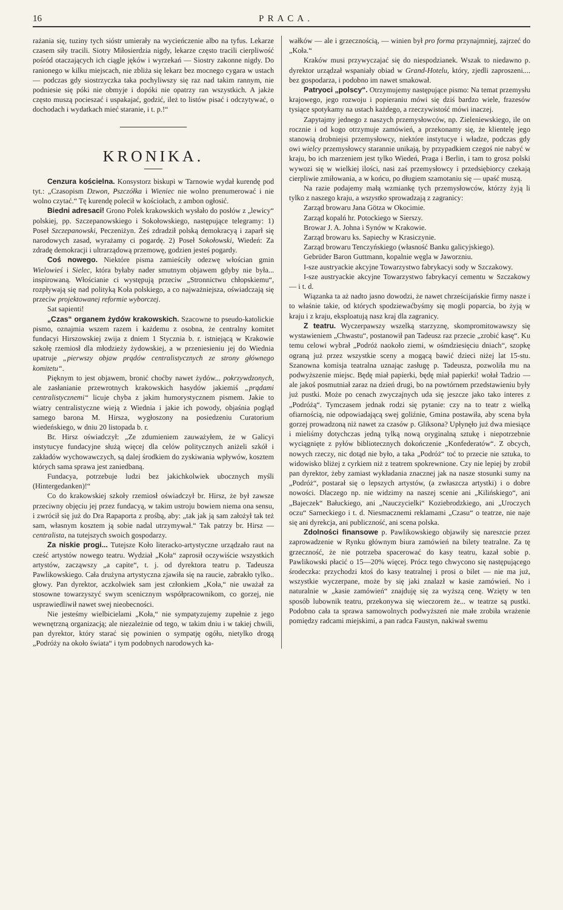16 PRACA.
rażania się, tuziny tych sióstr umierały na wycieńczenie albo na tyfus. Lekarze czasem siły tracili. Siotry Miłosierdzia nigdy, lekarze często tracili cierpliwość pośród otaczających ich ciągle jęków i wyrzekań — Siostry zakonne nigdy. Do ranionego w kilku miejscach, nie zbliża się lekarz bez mocnego cygara w ustach — podczas gdy siostrzyczka taka pochyliwszy się raz nad takim rannym, nie podniesie się póki nie obmyje i dopóki nie opatrzy ran wszystkich. A jakże często muszą pocieszać i uspakajać, godzić, ileż to listów pisać i odczytywać, o dochodach i wydatkach mieć staranie, i t. p.!“
KRONIKA.
Cenzura kościelna. Konsystorz biskupi w Tarnowie wydał kurendę pod tyt.: „Czasopism Dzwon, Pszczółka i Wieniec nie wolno prenumerować i nie wolno czytać.“ Tę kurendę polecił w kościołach, z ambon ogłosić.
Biedni adresaci! Grono Polek krakowskich wysłało do posłów z „lewicy“ polskiej, pp. Szczepanowskiego i Sokołowskiego, następujące telegramy: 1) Poseł Szczepanowski, Peczeniżyn. Żeś zdradził polską demokracyą i zaparł się narodowych zasad, wyrażamy ci pogardę. 2) Poseł Sokołowski, Wiedeń: Za zdradę demokracji i ultrarządową przemowę, godzien jesteś pogardy.
Coś nowego. Niektóre pisma zamieściły odezwę włościan gmin Wielowieś i Sielec, która byłaby nader smutnym objawem gdyby nie była... inspirowaną. Włościanie ci występują przeciw „Stronnictwu chłopskiemu“, rozpływają się nad polityką Koła polskiego, a co najważniejsza, oświadczają się przeciw projektowanej reformie wyborczej.
Sat sapienti!
„Czas“ organem żydów krakowskich. Szacowne to pseudo-katolickie pismo, oznajmia wszem razem i każdemu z osobna, że centralny komitet fundacyi Hirszowskiej zwija z dniem 1 Stycznia b. r. istniejącą w Krakowie szkołę rzemiosł dla młodzieży żydowskiej, a w przeniesieniu jej do Wiednia upatruje „pierwszy objaw prądów centralistycznych ze strony głównego komitetu“.
Pięknym to jest objawem, bronić choćby nawet żydów... pokrzywdzonych, ale zasłanianie przewrotnych krakowskich hasydów jakiemiś „prądami centralistycznemi“ licuje chyba z jakim humorystycznem pismem. Jakie to wiatry centralistyczne wieją z Wiednia i jakie ich powody, objaśnia pogląd samego barona M. Hirsza, wygłoszony na posiedzeniu Curatorium wiedeńskiego, w dniu 20 listopada b. r.
Br. Hirsz oświadczył: „Ze zdumieniem zauważyłem, że w Galicyi instytucye fundacyjne służą więcej dla celów politycznych aniżeli szkół i zakładów wychowawczych, są dalej środkiem do zyskiwania wpływów, kosztem których sama sprawa jest zaniedbaną.
Fundacya, potrzebuje ludzi bez jakichkolwiek ubocznych myśli (Hintergedanken)!“
Co do krakowskiej szkoły rzemiosł oświadczył br. Hirsz, że był zawsze przeciwny objęciu jej przez fundacyą, w takim ustroju bowiem niema ona sensu, i zwrócił się już do Dra Rapaporta z prośbą, aby: „tak jak ją sam założył tak też sam, własnym kosztem ją sobie nadal utrzymywał.“ Tak patrzy br. Hirsz — centralista, na tutejszych swoich gospodarzy.
Za niskie progi... Tutejsze Koło literacko-artystyczne urządzało raut na cześć artystów nowego teatru. Wydział „Koła“ zaprosił oczywiście wszystkich artystów, zacząwszy „a capite“, t. j. od dyrektora teatru p. Tadeusza Pawlikowskiego. Cała drużyna artystyczna zjawiła się na raucie, zabrakło tylko.. głowy. Pan dyrektor, aczkolwiek sam jest członkiem „Koła,“ nie uważał za stosowne towarzyszyć swym scenicznym współpracownikom, co gorzej, nie usprawiedliwił nawet swej nieobecności.
Nie jesteśmy wielbicielami „Koła,“ nie sympatyzujemy zupełnie z jego wewnętrzną organizacją; ale niezależnie od tego, w takim dniu i w takiej chwili, pan dyrektor, który starać się powinien o sympatję ogółu, nietylko drogą „Podróży na około świata“ i tym podobnych narodowych ka-
wałków — ale i grzecznością, — winien był pro forma przynajmniej, zajrzeć do „Koła.“
Kraków musi przywyczajać się do niespodzianek. Wszak to niedawno p. dyrektor urządzał wspaniały obiad w Grand-Hotelu, który, zjedli zaproszeni.... bez gospodarza, i podobno im nawet smakował.
Patryoci „polscy“. Otrzymujemy następujące pismo: Na temat przemysłu krajowego, jego rozwoju i popieraniu mówi się dziś bardzo wiele, frazesów tysiące spotykamy na ustach każdego, a rzeczywistość mówi inaczej.
Zapytajmy jednego z naszych przemysłowców, np. Zieleniewskiego, ile on rocznie i od kogo otrzymuje zamówień, a przekonamy się, że klientelę jego stanowią drobniejsi przemysłowcy, niektóre instytucye i władze, podczas gdy owi wielcy przemysłowcy starannie unikają, by przypadkiem czegoś nie nabyć w kraju, bo ich marzeniem jest tylko Wiedeń, Praga i Berlin, i tam to grosz polski wywozi się w wielkiej ilości, nasi zaś przemysłowcy i przedsiębiorcy czekają cierpliwie zmiłowania, a w końcu, po długiem szamotaniu się — upaść muszą.
Na razie podajemy małą wzmiankę tych przemysłowców, którzy żyją li tylko z naszego kraju, a wszystko sprowadzają z zagranicy:
Zarząd browaru Jana Götza w Okocimie.
Zarząd kopalń hr. Potockiego w Sierszy.
Browar J. A. Johna i Synów w Krakowie.
Zarząd browaru ks. Sapiechy w Krasiczynie.
Zarząd browaru Tenczyńskiego (własność Banku galicyjskiego).
Gebrüder Baron Guttmann, kopalnie węgla w Jaworzniu.
I-sze austryackie akcyjne Towarzystwo fabrykacyi sody w Szczakowy.
I-sze austryackie akcyjne Towarzystwo fabrykacyi cementu w Szczakowy — i t. d.
Wiązanka ta aż nadto jasno dowodzi, że nawet chrześcijańskie firmy nasze i to właśnie takie, od których spodziewaćbyśmy się mogli poparcia, bo żyją w kraju i z kraju, eksploatują nasz kraj dla zagranicy.
Z teatru. Wyczerpawszy wszelką starzyznę, skompromitowawszy się wystawieniem „Chwastu“, postanowił pan Tadeusz raz przecie „zrobić kasę“. Ku temu celowi wybrał „Podróż naokoło ziemi, w ośmdziesięciu dniach“, szopkę ograną już przez wszystkie sceny a mogącą bawić dzieci niżej lat 15-stu. Szanowna komisja teatralna uznając zasługę p. Tadeusza, pozwoliła mu na podwyższenie miejsc. Będę miał papierki, będę miał papierki! wołał Tadzio — ale jakoś posmutniał zaraz na dzień drugi, bo na powtórnem przedstawieniu były już pustki. Może po cenach zwyczajnych uda się jeszcze jako tako interes z „Podróżą“. Tymczasem jednak rodzi się pytanie: czy na to teatr z wielką ofiarnością, nie odpowiadającą swej goliźnie, Gmina postawiła, aby scena była gorzej prowadzoną niż nawet za czasów p. Gliksona? Upłynęło już dwa miesiące i mieliśmy dotychczas jedną tylką nową oryginalną sztukę i niepotrzebnie wyciągnięte z pyłów bibliotecznych dokończenie „Konfederatów“. Z obcych, nowych rzeczy, nic dotąd nie było, a taka „Podróż“ toć to przecie nie sztuka, to widowisko bliżej z cyrkiem niż z teatrem spokrewnione. Czy nie lepiej by zrobił pan dyrektor, żeby zamiast wykładania znacznej jak na nasze stosunki sumy na „Podróż“, postarał się o lepszych artystów, (a zwłaszcza artystki) i o dobre nowości. Dlaczego np. nie widzimy na naszej scenie ani „Kilińskiego“, ani „Bajeczek“ Bałuckiego, ani „Nauczycielki“ Koziebrodzkiego, ani „Uroczych oczu“ Sarneckiego i t. d. Niesmacznemi reklamami „Czasu“ o teatrze, nie naje się ani dyrekcja, ani publiczność, ani scena polska.
Zdolności finansowe p. Pawlikowskiego objawiły się nareszcie przez zaprowadzenie w Rynku głównym biura zamówień na bilety teatralne. Za tę grzeczność, że nie potrzeba spacerować do kasy teatru, kazał sobie p. Pawlikowski płacić o 15—20% więcej. Prócz tego chwycono się następującego środeczka: przychodzi ktoś do kasy teatralnej i prosi o bilet — nie ma już, wszystkie wyczerpane, może by się jaki znalazł w kasie zamówień. No i naturalnie w „kasie zamówień“ znajduję się za wyższą cenę. Wzięty w ten sposób lubownik teatru, przekonywa się wieczorem że... w teatrze są pustki. Podobno cała ta sprawa samowolnych podwyższeń nie małe zrobiła wrażenie pomiędzy radcami miejskimi, a pan radca Faustyn, nakiwał swemu